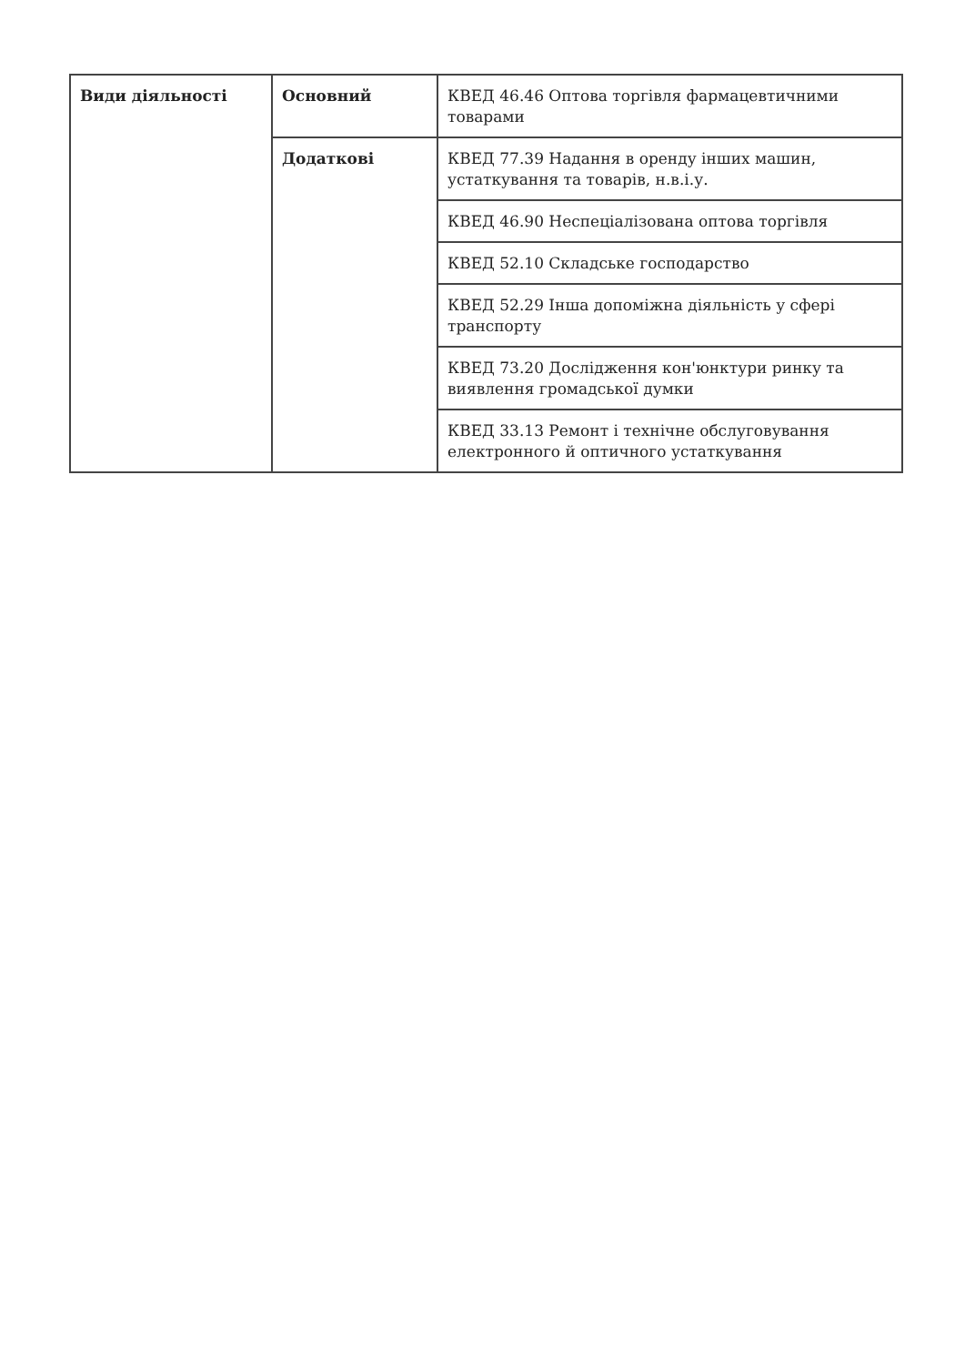| Види діяльності | Основний | КВЕД 46.46 Оптова торгівля фармацевтичними товарами |
| | Додаткові | КВЕД 77.39 Надання в оренду інших машин, устаткування та товарів, н.в.і.у. |
| | | КВЕД 46.90 Неспеціалізована оптова торгівля |
| | | КВЕД 52.10 Складське господарство |
| | | КВЕД 52.29 Інша допоміжна діяльність у сфері транспорту |
| | | КВЕД 73.20 Дослідження кон'юнктури ринку та виявлення громадської думки |
| | | КВЕД 33.13 Ремонт і технічне обслуговування електронного й оптичного устаткування |